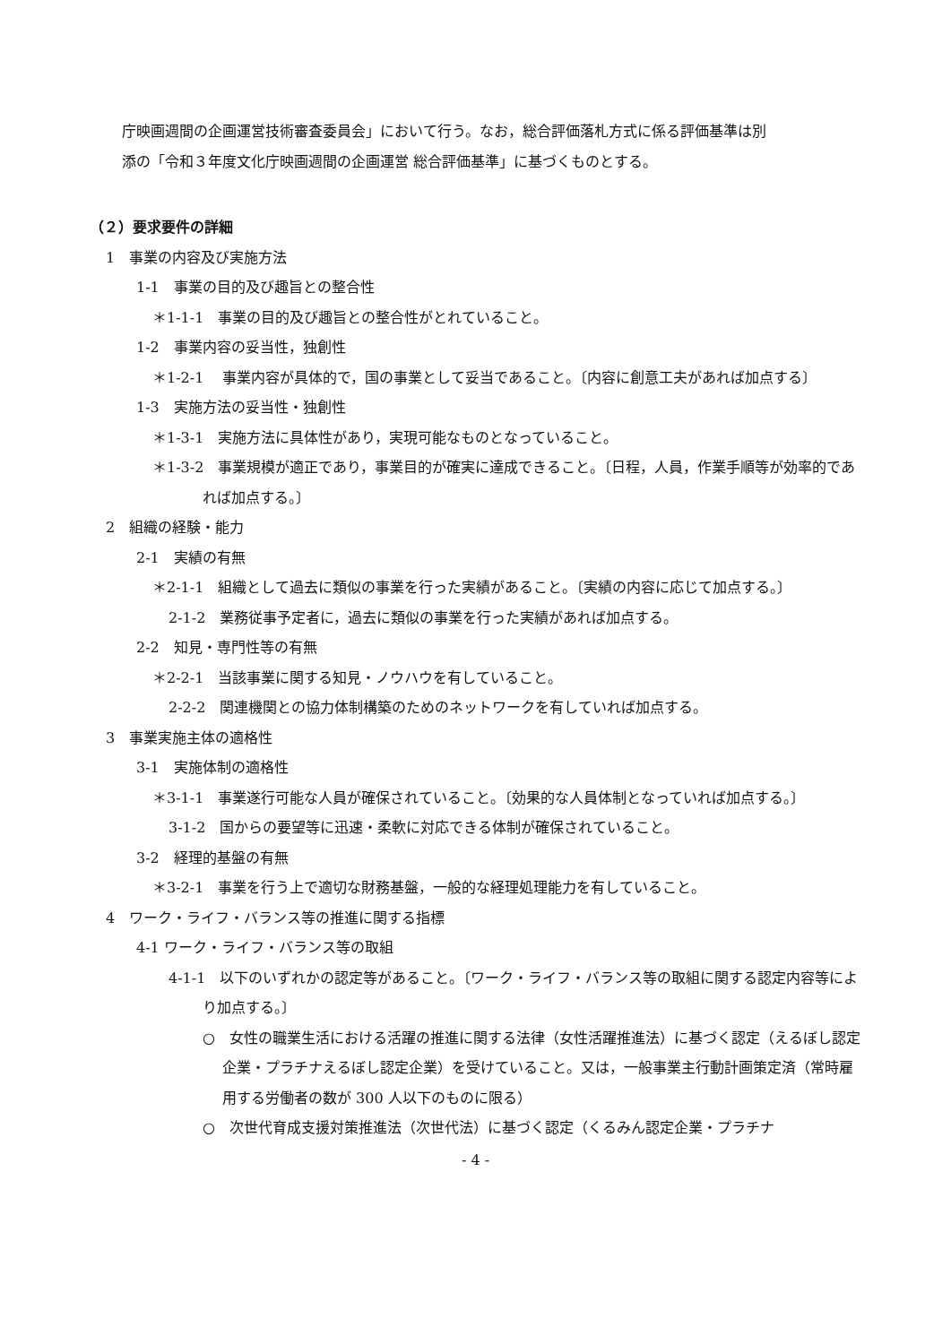庁映画週間の企画運営技術審査委員会」において行う。なお，総合評価落札方式に係る評価基準は別
添の「令和３年度文化庁映画週間の企画運営 総合評価基準」に基づくものとする。
（２）要求要件の詳細
1　事業の内容及び実施方法
1-1　事業の目的及び趣旨との整合性
＊1-1-1　事業の目的及び趣旨との整合性がとれていること。
1-2　事業内容の妥当性，独創性
＊1-2-1　 事業内容が具体的で，国の事業として妥当であること。〔内容に創意工夫があれば加点する〕
1-3　実施方法の妥当性・独創性
＊1-3-1　実施方法に具体性があり，実現可能なものとなっていること。
＊1-3-2　事業規模が適正であり，事業目的が確実に達成できること。〔日程，人員，作業手順等が効率的であれば加点する。〕
2　組織の経験・能力
2-1　実績の有無
＊2-1-1　組織として過去に類似の事業を行った実績があること。〔実績の内容に応じて加点する。〕
2-1-2　業務従事予定者に，過去に類似の事業を行った実績があれば加点する。
2-2　知見・専門性等の有無
＊2-2-1　当該事業に関する知見・ノウハウを有していること。
2-2-2　関連機関との協力体制構築のためのネットワークを有していれば加点する。
3　事業実施主体の適格性
3-1　実施体制の適格性
＊3-1-1　事業遂行可能な人員が確保されていること。〔効果的な人員体制となっていれば加点する。〕
3-1-2　国からの要望等に迅速・柔軟に対応できる体制が確保されていること。
3-2　経理的基盤の有無
＊3-2-1　事業を行う上で適切な財務基盤，一般的な経理処理能力を有していること。
4　ワーク・ライフ・バランス等の推進に関する指標
4-1 ワーク・ライフ・バランス等の取組
4-1-1　以下のいずれかの認定等があること。〔ワーク・ライフ・バランス等の取組に関する認定内容等により加点する。〕
○　女性の職業生活における活躍の推進に関する法律（女性活躍推進法）に基づく認定（えるぼし認定企業・プラチナえるぼし認定企業）を受けていること。又は，一般事業主行動計画策定済（常時雇用する労働者の数が 300 人以下のものに限る）
○　次世代育成支援対策推進法（次世代法）に基づく認定（くるみん認定企業・プラチナ
- 4 -